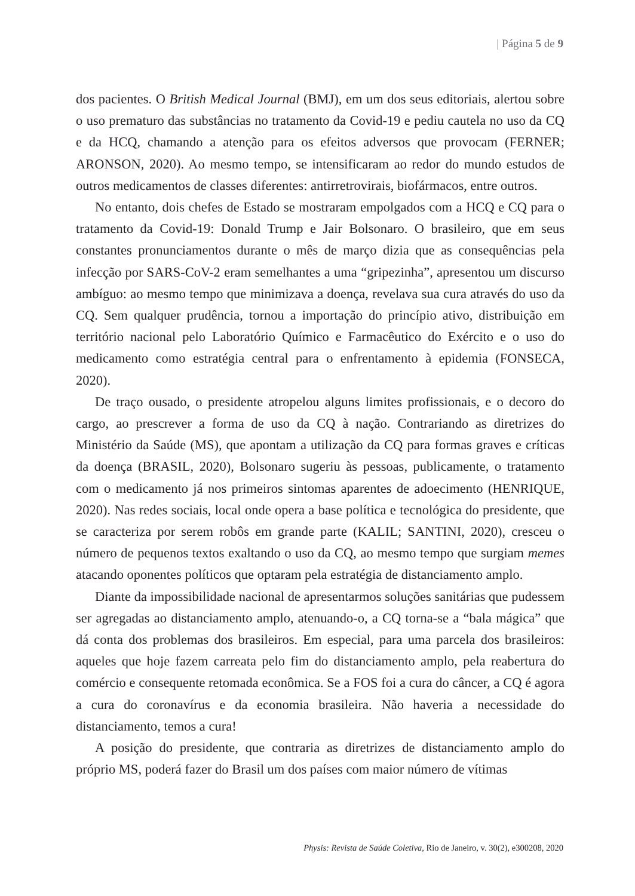| Página 5 de 9
dos pacientes. O British Medical Journal (BMJ), em um dos seus editoriais, alertou sobre o uso prematuro das substâncias no tratamento da Covid-19 e pediu cautela no uso da CQ e da HCQ, chamando a atenção para os efeitos adversos que provocam (FERNER; ARONSON, 2020). Ao mesmo tempo, se intensificaram ao redor do mundo estudos de outros medicamentos de classes diferentes: antirretrovirais, biofármacos, entre outros.
No entanto, dois chefes de Estado se mostraram empolgados com a HCQ e CQ para o tratamento da Covid-19: Donald Trump e Jair Bolsonaro. O brasileiro, que em seus constantes pronunciamentos durante o mês de março dizia que as consequências pela infecção por SARS-CoV-2 eram semelhantes a uma “gripezinha”, apresentou um discurso ambíguo: ao mesmo tempo que minimizava a doença, revelava sua cura através do uso da CQ. Sem qualquer prudência, tornou a importação do princípio ativo, distribuição em território nacional pelo Laboratório Químico e Farmacêutico do Exército e o uso do medicamento como estratégia central para o enfrentamento à epidemia (FONSECA, 2020).
De traço ousado, o presidente atropelou alguns limites profissionais, e o decoro do cargo, ao prescrever a forma de uso da CQ à nação. Contrariando as diretrizes do Ministério da Saúde (MS), que apontam a utilização da CQ para formas graves e críticas da doença (BRASIL, 2020), Bolsonaro sugeriu às pessoas, publicamente, o tratamento com o medicamento já nos primeiros sintomas aparentes de adoecimento (HENRIQUE, 2020). Nas redes sociais, local onde opera a base política e tecnológica do presidente, que se caracteriza por serem robôs em grande parte (KALIL; SANTINI, 2020), cresceu o número de pequenos textos exaltando o uso da CQ, ao mesmo tempo que surgiam memes atacando oponentes políticos que optaram pela estratégia de distanciamento amplo.
Diante da impossibilidade nacional de apresentarmos soluções sanitárias que pudessem ser agregadas ao distanciamento amplo, atenuando-o, a CQ torna-se a “bala mágica” que dá conta dos problemas dos brasileiros. Em especial, para uma parcela dos brasileiros: aqueles que hoje fazem carreata pelo fim do distanciamento amplo, pela reabertura do comércio e consequente retomada econômica. Se a FOS foi a cura do câncer, a CQ é agora a cura do coronavírus e da economia brasileira. Não haveria a necessidade do distanciamento, temos a cura!
A posição do presidente, que contraria as diretrizes de distanciamento amplo do próprio MS, poderá fazer do Brasil um dos países com maior número de vítimas
Physis: Revista de Saúde Coletiva, Rio de Janeiro, v. 30(2), e300208, 2020